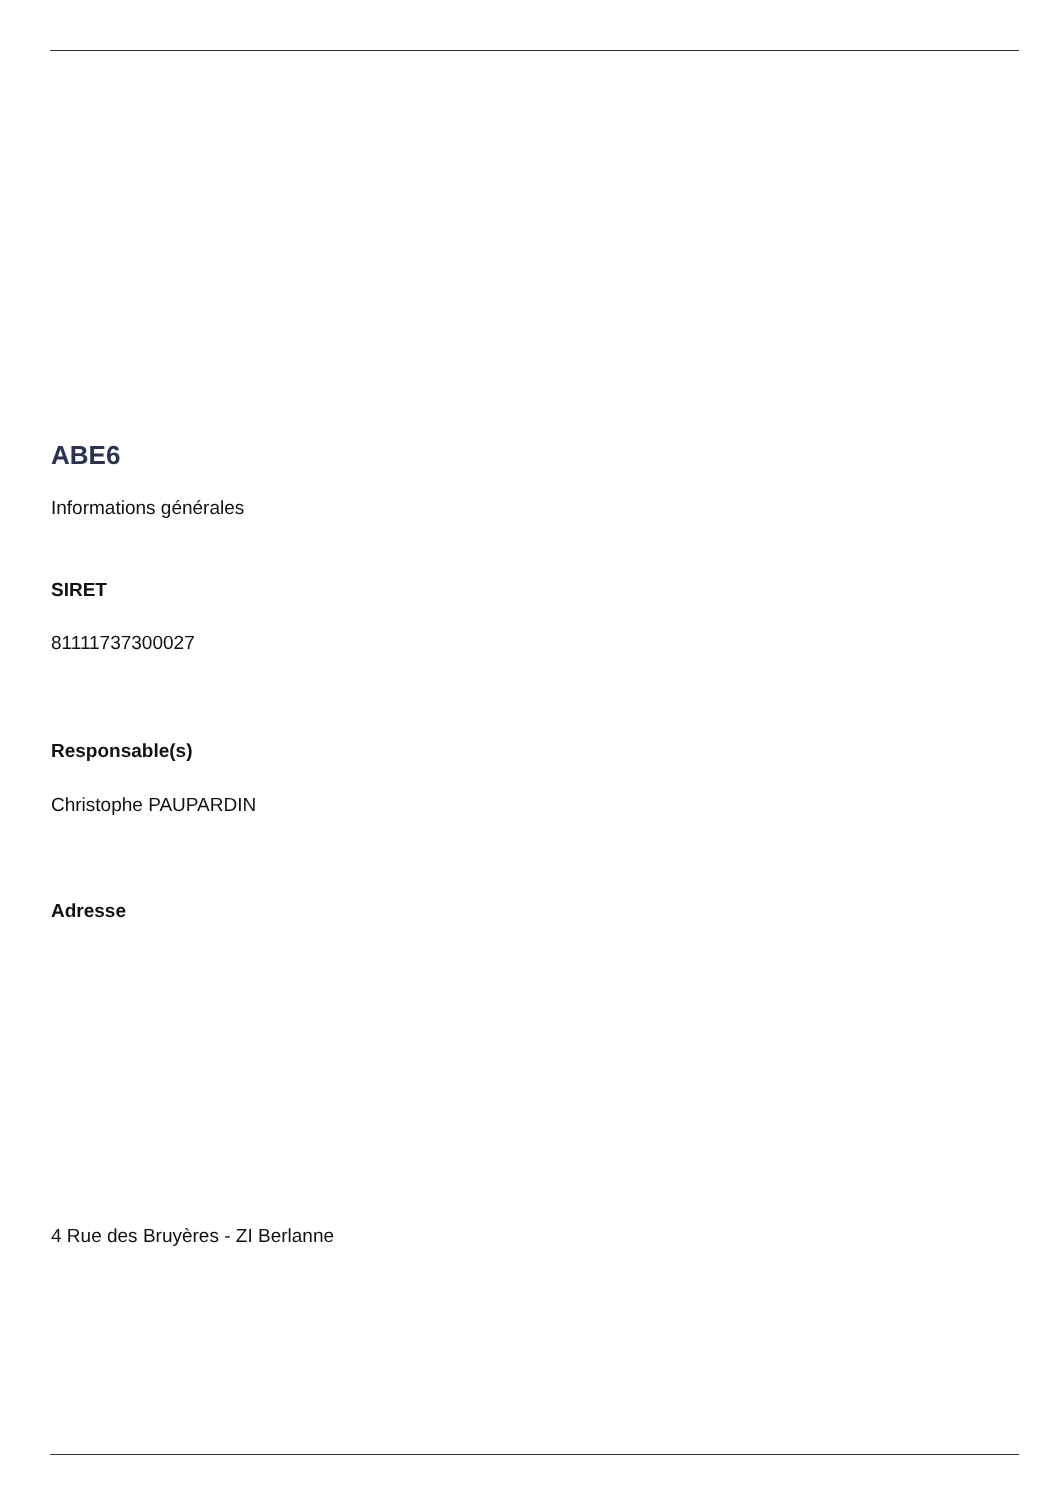ABE6
Informations générales
SIRET
81111737300027
Responsable(s)
Christophe PAUPARDIN
Adresse
4 Rue des Bruyères - ZI Berlanne